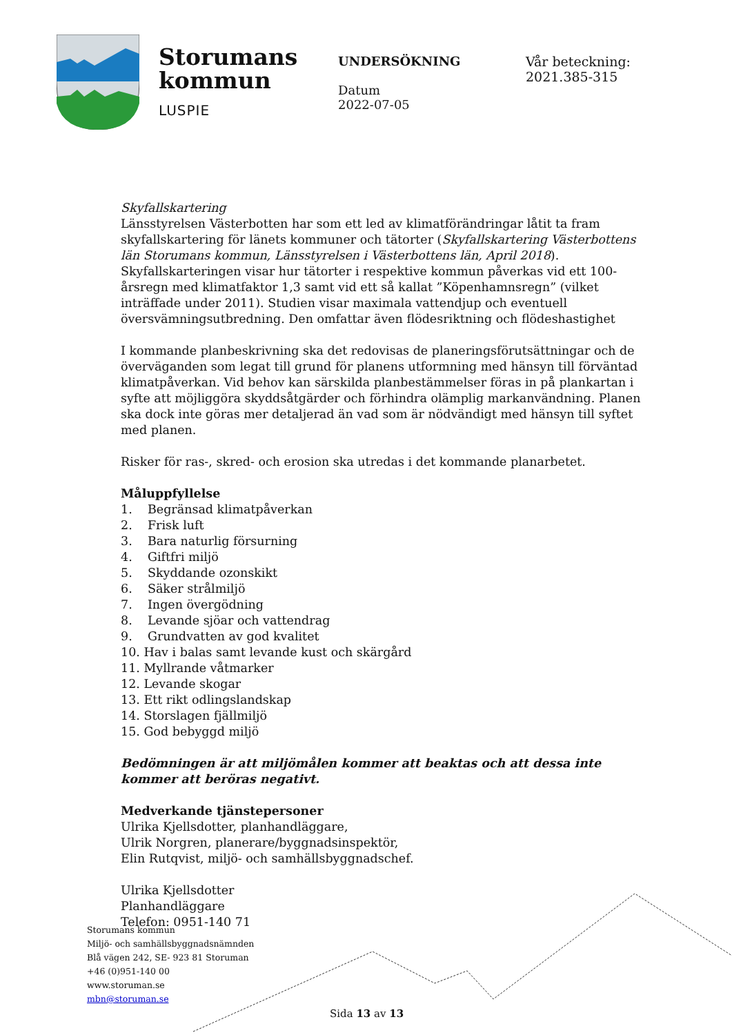Storumans
kommun
LUSPIE
UNDERSÖKNING
Datum
2022-07-05
Vår beteckning:
2021.385-315
Skyfallskartering
Länsstyrelsen Västerbotten har som ett led av klimatförändringar låtit ta fram skyfallskartering för länets kommuner och tätorter (Skyfallskartering Västerbottens län Storumans kommun, Länsstyrelsen i Västerbottens län, April 2018). Skyfallskarteringen visar hur tätorter i respektive kommun påverkas vid ett 100-årsregn med klimatfaktor 1,3 samt vid ett så kallat ”Köpenhamnsregn” (vilket inträffade under 2011). Studien visar maximala vattendjup och eventuell översvämningsutbredning. Den omfattar även flödesriktning och flödeshastighet
I kommande planbeskrivning ska det redovisas de planeringsförutsättningar och de överväganden som legat till grund för planens utformning med hänsyn till förväntad klimatpåverkan. Vid behov kan särskilda planbestämmelser föras in på plankartan i syfte att möjliggöra skyddsåtgärder och förhindra olämplig markanvändning. Planen ska dock inte göras mer detaljerad än vad som är nödvändigt med hänsyn till syftet med planen.
Risker för ras-, skred- och erosion ska utredas i det kommande planarbetet.
Måluppfyllelse
1. Begränsad klimatpåverkan
2. Frisk luft
3. Bara naturlig försurning
4. Giftfri miljö
5. Skyddande ozonskikt
6. Säker strålmiljö
7. Ingen övergödning
8. Levande sjöar och vattendrag
9. Grundvatten av god kvalitet
10. Hav i balas samt levande kust och skärgård
11. Myllrande våtmarker
12. Levande skogar
13. Ett rikt odlingslandskap
14. Storslagen fjällmiljö
15. God bebyggd miljö
Bedömningen är att miljömålen kommer att beaktas och att dessa inte kommer att beröras negativt.
Medverkande tjänstepersoner
Ulrika Kjellsdotter, planhandläggare,
Ulrik Norgren, planerare/byggnadsinspektör,
Elin Rutqvist, miljö- och samhällsbyggnadschef.
Ulrika Kjellsdotter
Planhandläggare
Telefon: 0951-140 71
Storumans kommun
Miljö- och samhällsbyggnadsnämnden
Blå vägen 242, SE- 923 81 Storuman
+46 (0)951-140 00
www.storuman.se
mbn@storuman.se
Sida 13 av 13